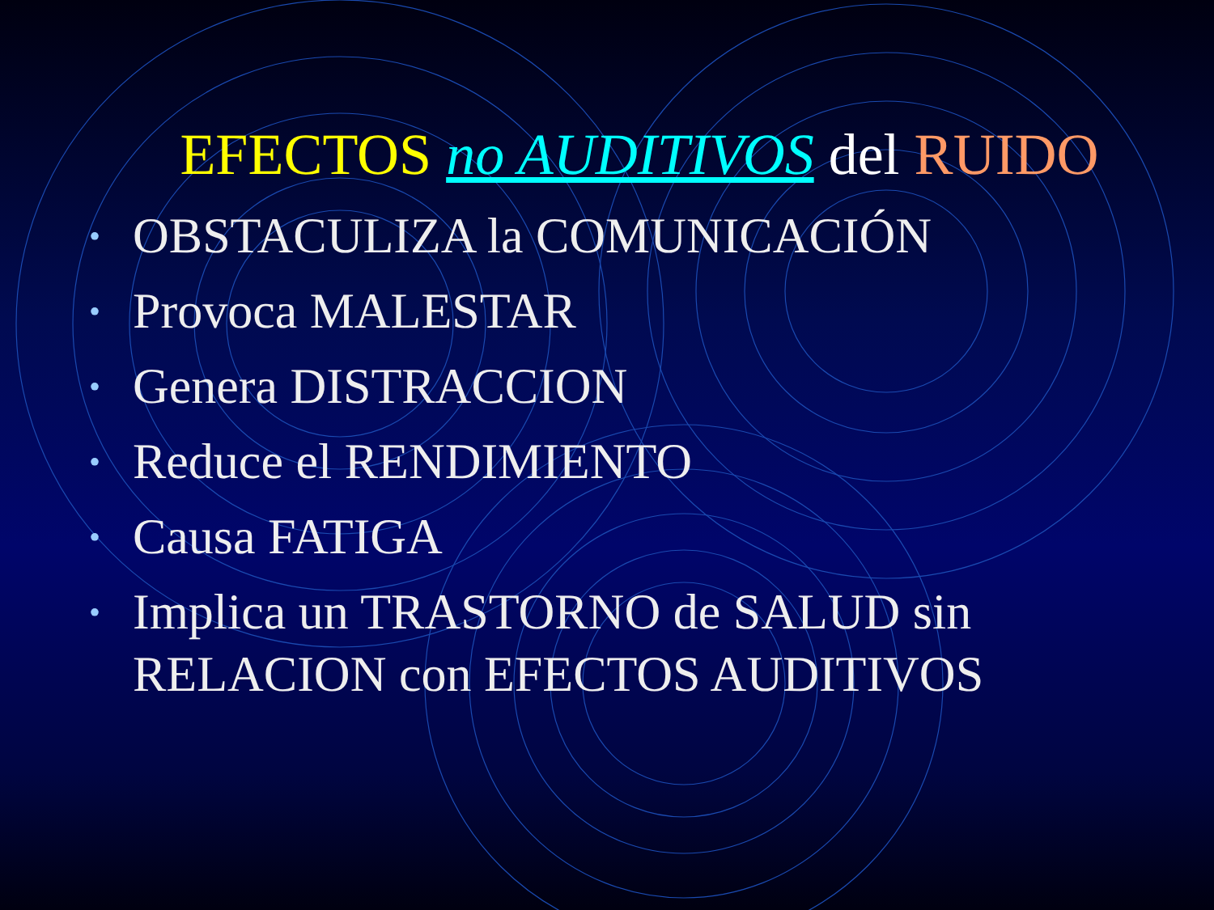EFECTOS no AUDITIVOS del RUIDO
• OBSTACULIZA la COMUNICACIÓN
• Provoca MALESTAR
• Genera DISTRACCION
• Reduce el RENDIMIENTO
• Causa FATIGA
• Implica un TRASTORNO de SALUD sin RELACION con EFECTOS AUDITIVOS